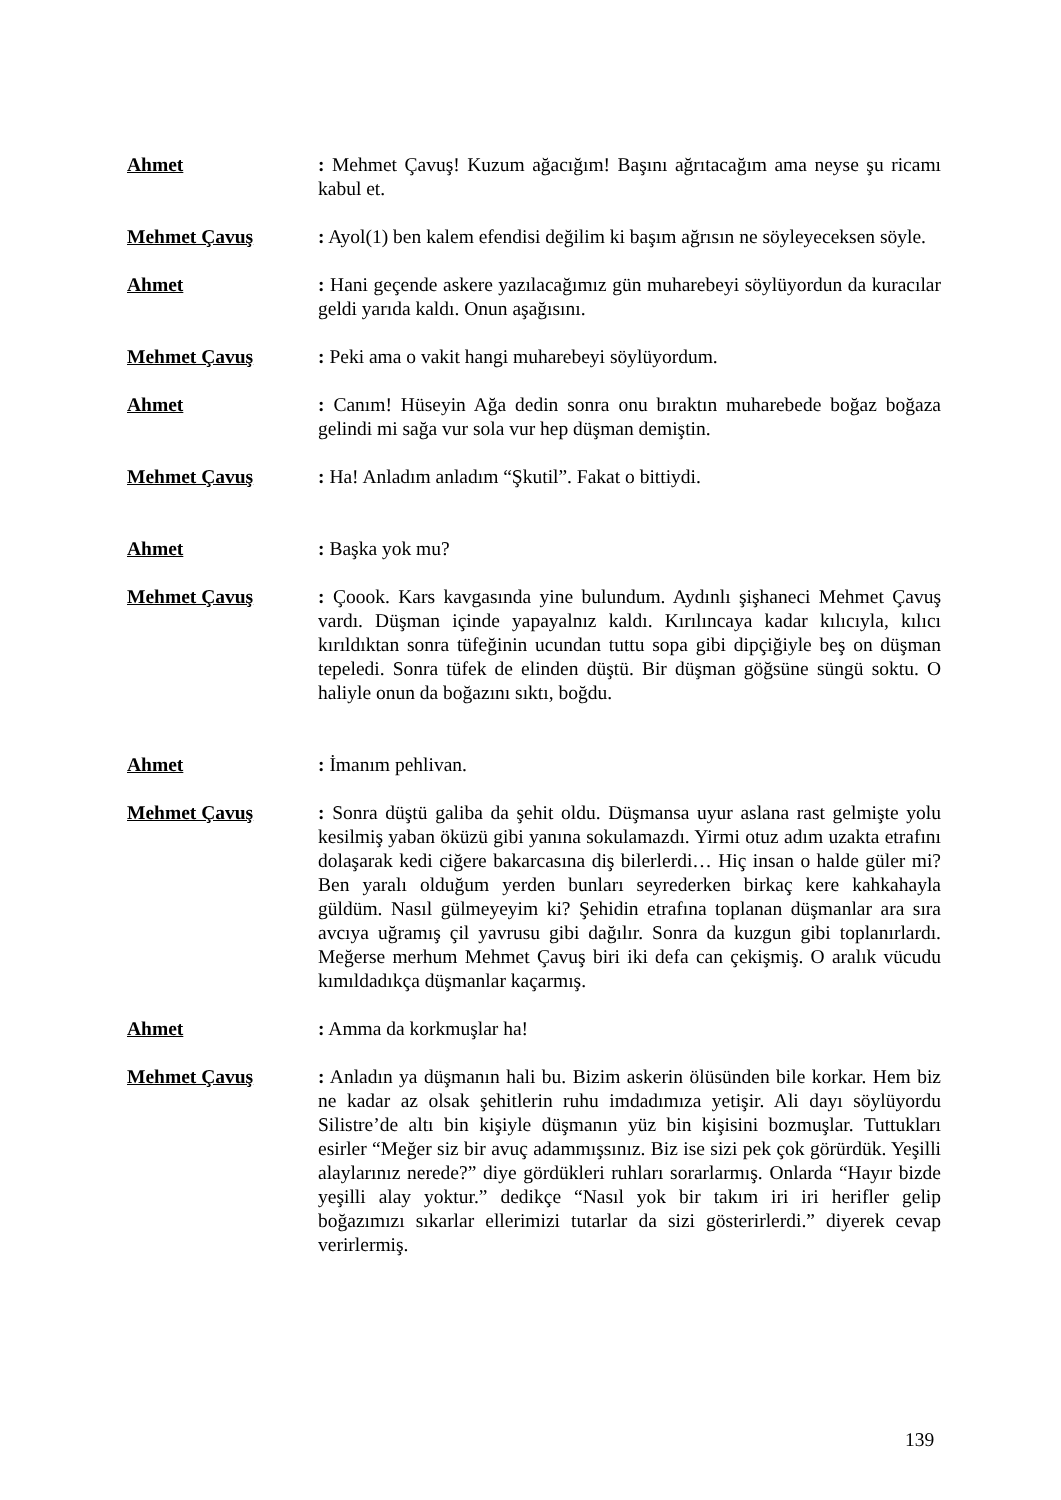Ahmet : Mehmet Çavuş! Kuzum ağacığım! Başını ağrıtacağım ama neyse şu ricamı kabul et.
Mehmet Çavuş : Ayol(1) ben kalem efendisi değilim ki başım ağrısın ne söyleyeceksen söyle.
Ahmet : Hani geçende askere yazılacağımız gün muharebeyi söylüyordun da kuracılar geldi yarıda kaldı. Onun aşağısını.
Mehmet Çavuş : Peki ama o vakit hangi muharebeyi söylüyordum.
Ahmet : Canım! Hüseyin Ağa dedin sonra onu bıraktın muharebede boğaz boğaza gelindi mi sağa vur sola vur hep düşman demiştin.
Mehmet Çavuş : Ha! Anladım anladım “Şkutil”. Fakat o bittiydi.
Ahmet : Başka yok mu?
Mehmet Çavuş : Çoook. Kars kavgasında yine bulundum. Aydınlı şişhaneci Mehmet Çavuş vardı. Düşman içinde yapayalnız kaldı. Kırılıncaya kadar kılıcıyla, kılıcı kırıldıktan sonra tüfeğinin ucundan tuttu sopa gibi dipçiğiyle beş on düşman tepeledi. Sonra tüfek de elinden düştü. Bir düşman göğsüne süngü soktu. O haliyle onun da boğazını sıktı, boğdu.
Ahmet : İmanım pehlivan.
Mehmet Çavuş : Sonra düştü galiba da şehit oldu. Düşmansa uyur aslana rast gelmişte yolu kesilmiş yaban öküzü gibi yanına sokulamazdı. Yirmi otuz adım uzakta etrafını dolaşarak kedi ciğere bakarcasına diş bilerlerdi… Hiç insan o halde güler mi? Ben yaralı olduğum yerden bunları seyrederken birkaç kere kahkahayla güldüm. Nasıl gülmeyeyim ki? Şehidin etrafına toplanan düşmanlar ara sıra avcıya uğramış çil yavrusu gibi dağılır. Sonra da kuzgun gibi toplanırlardı. Meğerse merhum Mehmet Çavuş biri iki defa can çekişmiş. O aralık vücudu kımıldadıkça düşmanlar kaçarmış.
Ahmet : Amma da korkmuşlar ha!
Mehmet Çavuş : Anladın ya düşmanın hali bu. Bizim askerin ölüsünden bile korkar. Hem biz ne kadar az olsak şehitlerin ruhu imdadımıza yetişir. Ali dayı söylüyordu Silistre’de altı bin kişiyle düşmanın yüz bin kişisini bozmuşlar. Tuttukları esirler “Meğer siz bir avuç adammışsınız. Biz ise sizi pek çok görürdük. Yeşilli alaylarınız nerede?” diye gördükleri ruhları sorarlarmış. Onlarda “Hayır bizde yeşilli alay yoktur.” dedikçe “Nasıl yok bir takım iri iri herifler gelip boğazımızı sıkarlar ellerimizi tutarlar da sizi gösterirlerdi.” diyerek cevap verirlermiş.
139